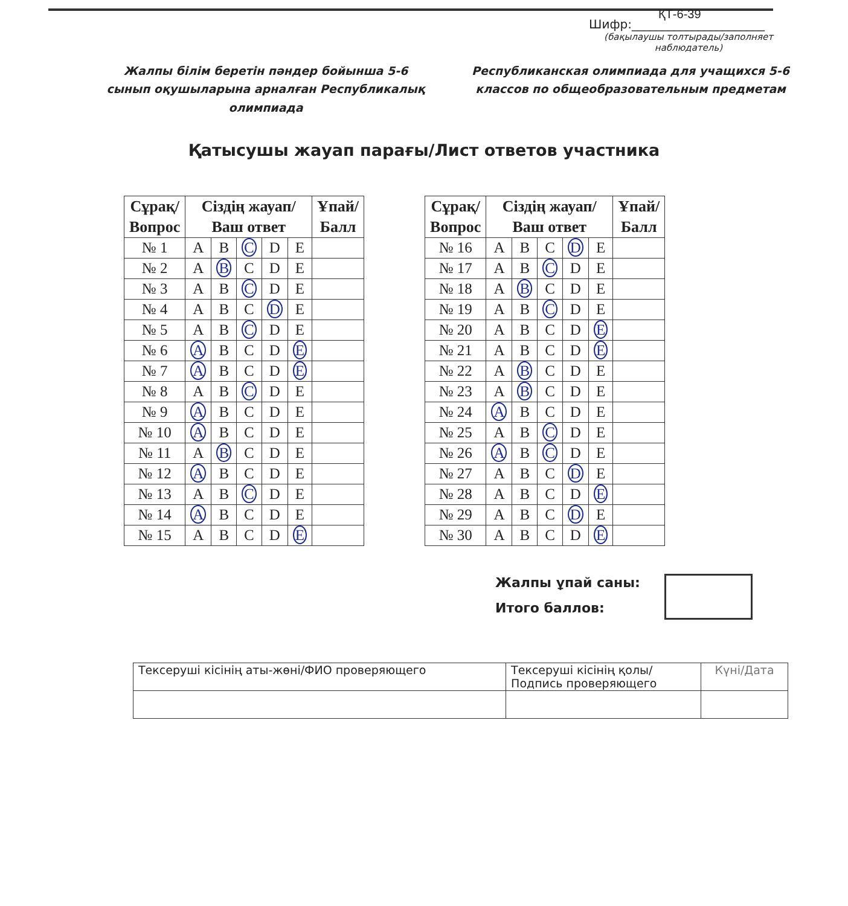ҚТ-6-39
Шифр:______________________
(бақылаушы толтырады/заполняет наблюдатель)
Жалпы білім беретін пәндер бойынша 5-6 сынып оқушыларына арналған Республикалық олимпиада
Республиканская олимпиада для учащихся 5-6 классов по общеобразовательным предметам
Қатысушы жауап парағы/Лист ответов участника
| Сұрақ/ Вопрос | Сіздің жауап/ Ваш ответ | | | | | Ұпай/ Балл |
| --- | --- | --- | --- | --- | --- | --- |
| № 1 | A | B | C | D | E | |
| № 2 | A | B | C | D | E | |
| № 3 | A | B | C | D | E | |
| № 4 | A | B | C | D | E | |
| № 5 | A | B | C | D | E | |
| № 6 | A | B | C | D | E | |
| № 7 | A | B | C | D | E | |
| № 8 | A | B | C | D | E | |
| № 9 | A | B | C | D | E | |
| № 10 | A | B | C | D | E | |
| № 11 | A | B | C | D | E | |
| № 12 | A | B | C | D | E | |
| № 13 | A | B | C | D | E | |
| № 14 | A | B | C | D | E | |
| № 15 | A | B | C | D | E | |
| Сұрақ/ Вопрос | Сіздің жауап/ Ваш ответ | | | | | Ұпай/ Балл |
| --- | --- | --- | --- | --- | --- | --- |
| № 16 | A | B | C | D | E | |
| № 17 | A | B | C | D | E | |
| № 18 | A | B | C | D | E | |
| № 19 | A | B | C | D | E | |
| № 20 | A | B | C | D | E | |
| № 21 | A | B | C | D | E | |
| № 22 | A | B | C | D | E | |
| № 23 | A | B | C | D | E | |
| № 24 | A | B | C | D | E | |
| № 25 | A | B | C | D | E | |
| № 26 | A | B | C | D | E | |
| № 27 | A | B | C | D | E | |
| № 28 | A | B | C | D | E | |
| № 29 | A | B | C | D | E | |
| № 30 | A | B | C | D | E | |
Жалпы ұпай саны:
Итого баллов:
| Тексеруші кісінің аты-жөні/ФИО проверяющего | Тексеруші кісінің қолы/ Подпись проверяющего | Күні/Дата |